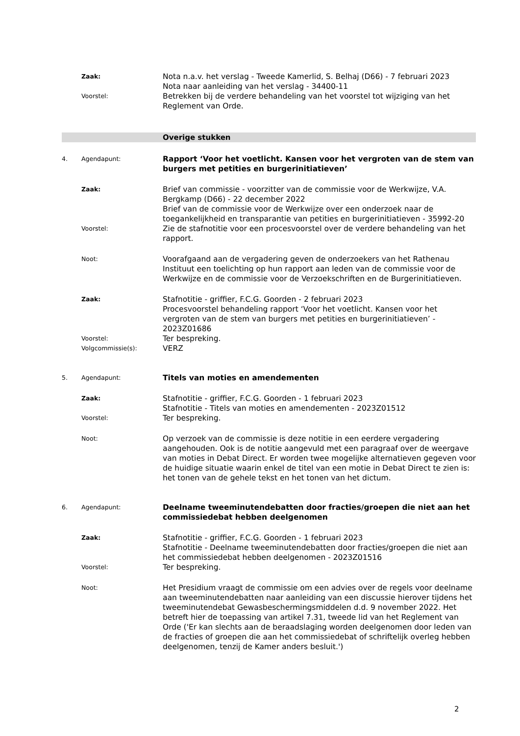Zaak:
Nota n.a.v. het verslag - Tweede Kamerlid, S. Belhaj (D66) - 7 februari 2023
Nota naar aanleiding van het verslag - 34400-11
Voorstel:
Betrekken bij de verdere behandeling van het voorstel tot wijziging van het Reglement van Orde.
Overige stukken
4. Agendapunt:
Rapport ‘Voor het voetlicht. Kansen voor het vergroten van de stem van burgers met petities en burgerinitiatieven’
Zaak:
Brief van commissie - voorzitter van de commissie voor de Werkwijze, V.A. Bergkamp (D66) - 22 december 2022
Brief van de commissie voor de Werkwijze over een onderzoek naar de toegankelijkheid en transparantie van petities en burgerinitiatieven - 35992-20
Voorstel:
Zie de stafnotitie voor een procesvoorstel over de verdere behandeling van het rapport.
Noot:
Voorafgaand aan de vergadering geven de onderzoekers van het Rathenau Instituut een toelichting op hun rapport aan leden van de commissie voor de Werkwijze en de commissie voor de Verzoekschriften en de Burgerinitiatieven.
Zaak:
Stafnotitie - griffier, F.C.G. Goorden - 2 februari 2023
Procesvoorstel behandeling rapport ‘Voor het voetlicht. Kansen voor het vergroten van de stem van burgers met petities en burgerinitiatieven’ - 2023Z01686
Voorstel:
Ter bespreking.
Volgcommissie(s):
VERZ
5. Agendapunt:
Titels van moties en amendementen
Zaak:
Stafnotitie - griffier, F.C.G. Goorden - 1 februari 2023
Stafnotitie - Titels van moties en amendementen - 2023Z01512
Voorstel:
Ter bespreking.
Noot:
Op verzoek van de commissie is deze notitie in een eerdere vergadering aangehouden. Ook is de notitie aangevuld met een paragraaf over de weergave van moties in Debat Direct. Er worden twee mogelijke alternatieven gegeven voor de huidige situatie waarin enkel de titel van een motie in Debat Direct te zien is: het tonen van de gehele tekst en het tonen van het dictum.
6. Agendapunt:
Deelname tweeminutendebatten door fracties/groepen die niet aan het commissiedebat hebben deelgenomen
Zaak:
Stafnotitie - griffier, F.C.G. Goorden - 1 februari 2023
Stafnotitie - Deelname tweeminutendebatten door fracties/groepen die niet aan het commissiedebat hebben deelgenomen - 2023Z01516
Voorstel:
Ter bespreking.
Noot:
Het Presidium vraagt de commissie om een advies over de regels voor deelname aan tweeminutendebatten naar aanleiding van een discussie hierover tijdens het tweeminutendebat Gewasbeschermingsmiddelen d.d. 9 november 2022. Het betreft hier de toepassing van artikel 7.31, tweede lid van het Reglement van Orde ('Er kan slechts aan de beraadslaging worden deelgenomen door leden van de fracties of groepen die aan het commissiedebat of schriftelijk overleg hebben deelgenomen, tenzij de Kamer anders besluit.')
2